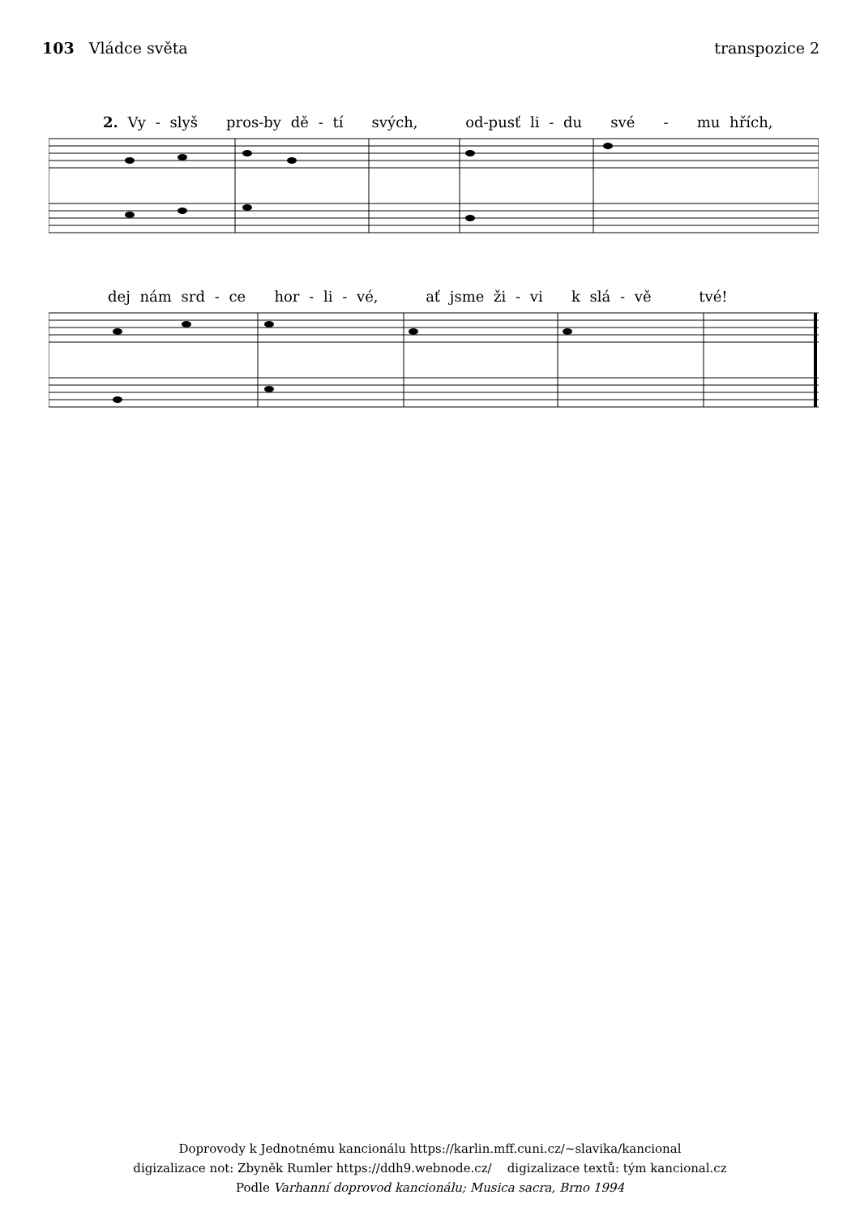103 Vládce světa transpozice 2
2. Vy - slyš pros-by dě - tí svých, od-pusť li - du své - mu hřích,
dej nám srd - ce hor - li - vé, ať jsme ži - vi k slá - vě tvé!
Doprovody k Jednotnému kancionálu https://karlin.mff.cuni.cz/~slavika/kancional
digizalizace not: Zbyněk Rumler https://ddh9.webnode.cz/ digizalizace textů: tým kancional.cz
Podle Varhanní doprovod kancionálu; Musica sacra, Brno 1994